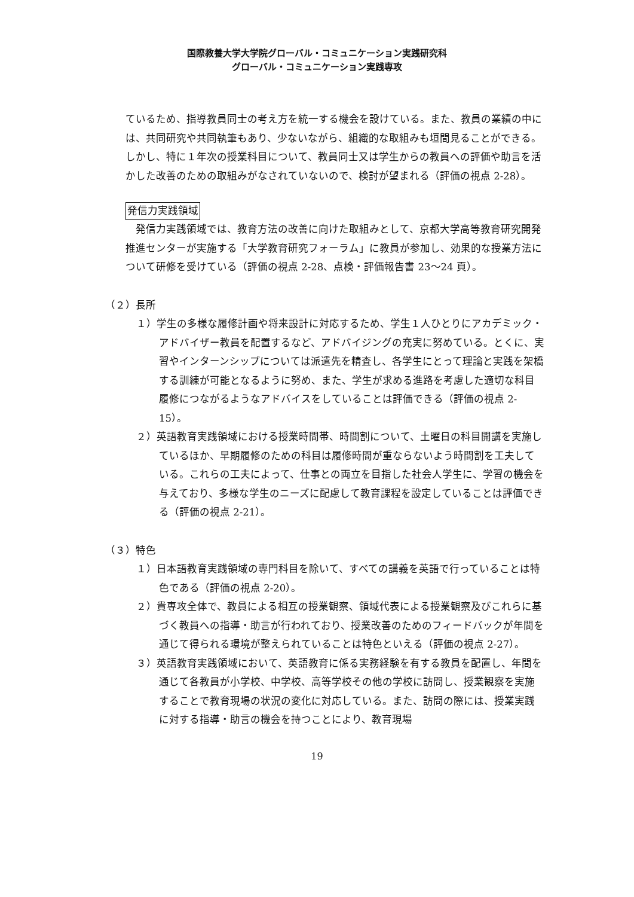国際教養大学大学院グローバル・コミュニケーション実践研究科
グローバル・コミュニケーション実践専攻
ているため、指導教員同士の考え方を統一する機会を設けている。また、教員の業績の中には、共同研究や共同執筆もあり、少ないながら、組織的な取組みも垣間見ることができる。しかし、特に１年次の授業科目について、教員同士又は学生からの教員への評価や助言を活かした改善のための取組みがなされていないので、検討が望まれる（評価の視点 2-28）。
発信力実践領域
　発信力実践領域では、教育方法の改善に向けた取組みとして、京都大学高等教育研究開発推進センターが実施する「大学教育研究フォーラム」に教員が参加し、効果的な授業方法について研修を受けている（評価の視点 2-28、点検・評価報告書 23～24 頁）。
（２）長所
１）学生の多様な履修計画や将来設計に対応するため、学生１人ひとりにアカデミック・アドバイザー教員を配置するなど、アドバイジングの充実に努めている。とくに、実習やインターンシップについては派遣先を精査し、各学生にとって理論と実践を架橋する訓練が可能となるように努め、また、学生が求める進路を考慮した適切な科目履修につながるようなアドバイスをしていることは評価できる（評価の視点 2-15）。
２）英語教育実践領域における授業時間帯、時間割について、土曜日の科目開講を実施しているほか、早期履修のための科目は履修時間が重ならないよう時間割を工夫している。これらの工夫によって、仕事との両立を目指した社会人学生に、学習の機会を与えており、多様な学生のニーズに配慮して教育課程を設定していることは評価できる（評価の視点 2-21）。
（３）特色
１）日本語教育実践領域の専門科目を除いて、すべての講義を英語で行っていることは特色である（評価の視点 2-20）。
２）貴専攻全体で、教員による相互の授業観察、領域代表による授業観察及びこれらに基づく教員への指導・助言が行われており、授業改善のためのフィードバックが年間を通じて得られる環境が整えられていることは特色といえる（評価の視点 2-27）。
３）英語教育実践領域において、英語教育に係る実務経験を有する教員を配置し、年間を通じて各教員が小学校、中学校、高等学校その他の学校に訪問し、授業観察を実施することで教育現場の状況の変化に対応している。また、訪問の際には、授業実践に対する指導・助言の機会を持つことにより、教育現場
19